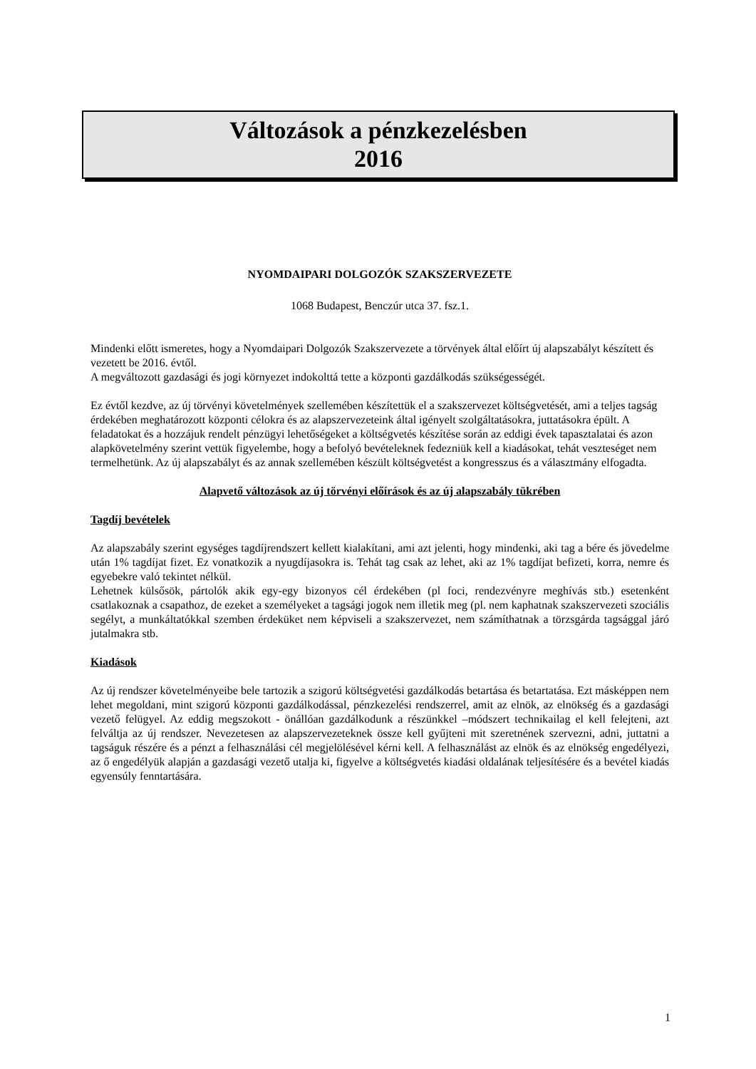Változások a pénzkezelésben
2016
NYOMDAIPARI DOLGOZÓK SZAKSZERVEZETE
1068 Budapest, Benczúr utca 37. fsz.1.
Mindenki előtt ismeretes, hogy a Nyomdaipari Dolgozók Szakszervezete a törvények által előírt új alapszabályt készített és vezetett be 2016. évtől.
A megváltozott gazdasági és jogi környezet indokolttá tette a központi gazdálkodás szükségességét.
Ez évtől kezdve, az új törvényi követelmények szellemében készítettük el a szakszervezet költségvetését, ami a teljes tagság érdekében meghatározott központi célokra és az alapszervezeteink által igényelt szolgáltatásokra, juttatásokra épült. A feladatokat és a hozzájuk rendelt pénzügyi lehetőségeket a költségvetés készítése során az eddigi évek tapasztalatai és azon alapkövetelmény szerint vettük figyelembe, hogy a befolyó bevételeknek fedezniük kell a kiadásokat, tehát veszteséget nem termelhetünk. Az új alapszabályt és az annak szellemében készült költségvetést a kongresszus és a választmány elfogadta.
Alapvető változások az új törvényi előírások és az új alapszabály tükrében
Tagdíj bevételek
Az alapszabály szerint egységes tagdíjrendszert kellett kialakítani, ami azt jelenti, hogy mindenki, aki tag a bére és jövedelme után 1% tagdíjat fizet. Ez vonatkozik a nyugdíjasokra is. Tehát tag csak az lehet, aki az 1% tagdíjat befizeti, korra, nemre és egyebekre való tekintet nélkül.
Lehetnek külsősök, pártolók akik egy-egy bizonyos cél érdekében (pl foci, rendezvényre meghívás stb.) esetenként csatlakoznak a csapathoz, de ezeket a személyeket a tagsági jogok nem illetik meg (pl. nem kaphatnak szakszervezeti szociális segélyt, a munkáltatókkal szemben érdeküket nem képviseli a szakszervezet, nem számíthatnak a törzsgárda tagsággal járó jutalmakra stb.
Kiadások
Az új rendszer követelményeibe bele tartozik a szigorú költségvetési gazdálkodás betartása és betartatása. Ezt másképpen nem lehet megoldani, mint szigorú központi gazdálkodással, pénzkezelési rendszerrel, amit az elnök, az elnökség és a gazdasági vezető felügyel. Az eddig megszokott - önállóan gazdálkodunk a részünkkel –módszert technikailag el kell felejteni, azt felváltja az új rendszer. Nevezetesen az alapszervezeteknek össze kell gyűjteni mit szeretnének szervezni, adni, juttatni a tagságuk részére és a pénzt a felhasználási cél megjelölésével kérni kell. A felhasználást az elnök és az elnökség engedélyezi, az ő engedélyük alapján a gazdasági vezető utalja ki, figyelve a költségvetés kiadási oldalának teljesítésére és a bevétel kiadás egyensúly fenntartására.
1